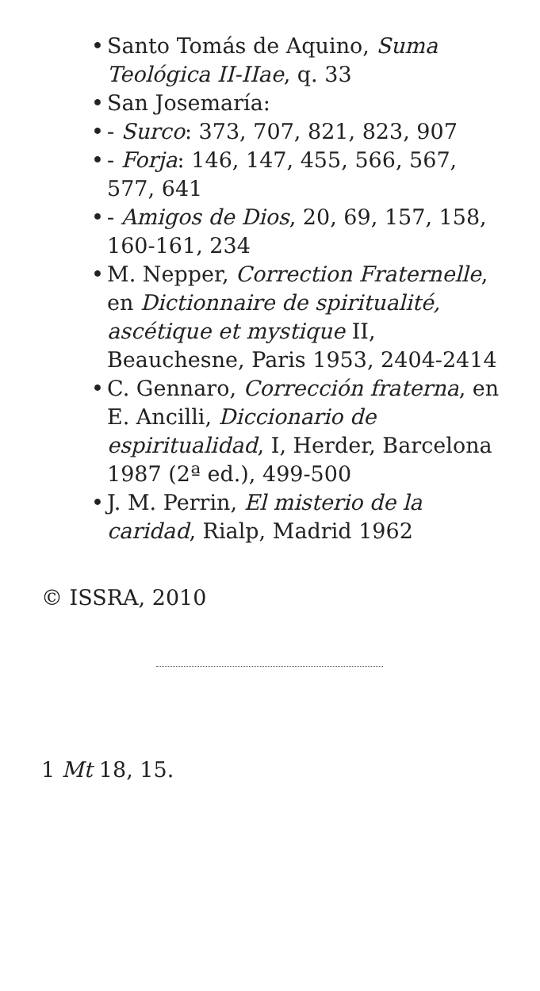Santo Tomás de Aquino, Suma Teológica II-IIae, q. 33
San Josemaría:
- Surco: 373, 707, 821, 823, 907
- Forja: 146, 147, 455, 566, 567, 577, 641
- Amigos de Dios, 20, 69, 157, 158, 160-161, 234
M. Nepper, Correction Fraternelle, en Dictionnaire de spiritualité, ascétique et mystique II, Beauchesne, Paris 1953, 2404-2414
C. Gennaro, Corrección fraterna, en E. Ancilli, Diccionario de espiritualidad, I, Herder, Barcelona 1987 (2ª ed.), 499-500
J. M. Perrin, El misterio de la caridad, Rialp, Madrid 1962
© ISSRA, 2010
1 Mt 18, 15.